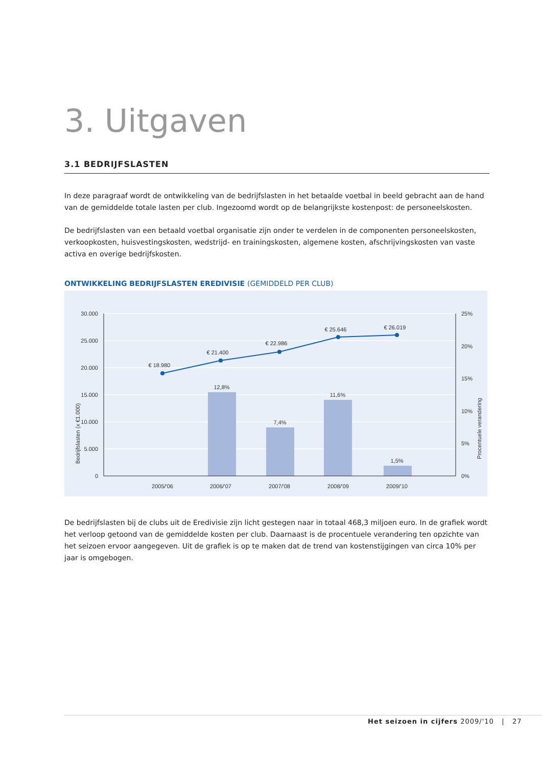3. Uitgaven
3.1 BEDRIJFSLASTEN
In deze paragraaf wordt de ontwikkeling van de bedrijfslasten in het betaalde voetbal in beeld gebracht aan de hand van de gemiddelde totale lasten per club. Ingezoomd wordt op de belangrijkste kostenpost: de personeelskosten.
De bedrijfslasten van een betaald voetbal organisatie zijn onder te verdelen in de componenten personeelskosten, verkoopkosten, huisvestingskosten, wedstrijd- en trainingskosten, algemene kosten, afschrijvingskosten van vaste activa en overige bedrijfskosten.
ONTWIKKELING BEDRIJFSLASTEN EREDIVISIE (GEMIDDELD PER CLUB)
30.000
25.000
20.000
15.000
10.000
5.000
0
25%
20%
15%
10%
5%
0%
€ 18.980
€ 21.400
€ 22.986
€ 25.646
€ 26.019
12,8%
7,4%
11,6%
1,5%
2005/'06
2006/'07
2007/'08
2008/'09
2009/'10
Bedrijfslasten (x €1.000)
Procentuele verandering
De bedrijfslasten bij de clubs uit de Eredivisie zijn licht gestegen naar in totaal 468,3 miljoen euro. In de grafiek wordt het verloop getoond van de gemiddelde kosten per club. Daarnaast is de procentuele verandering ten opzichte van het seizoen ervoor aangegeven. Uit de grafiek is op te maken dat de trend van kostenstijgingen van circa 10% per jaar is omgebogen.
Het seizoen in cijfers 2009/'10 | 27